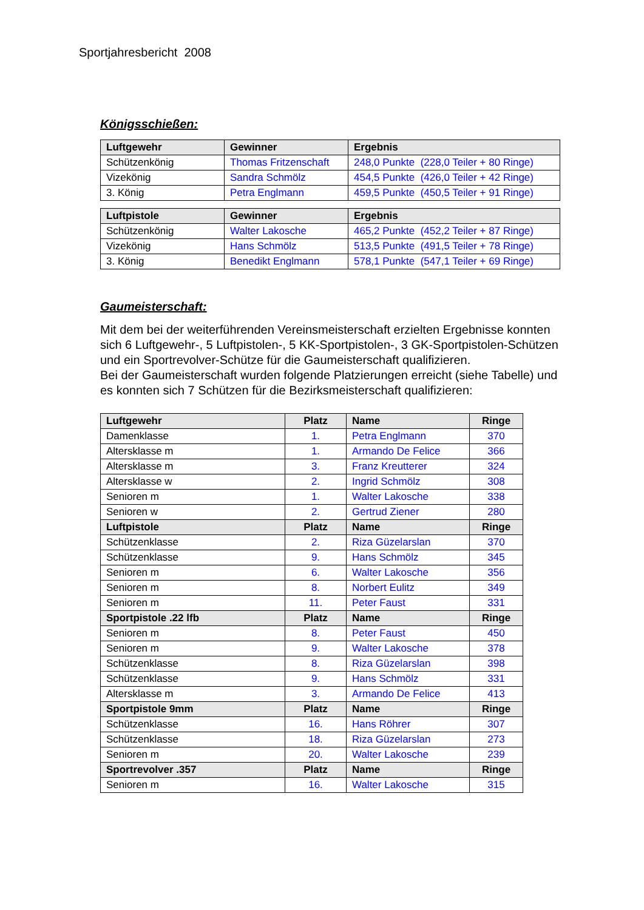Sportjahresbericht 2008
Königsschießen:
| Luftgewehr | Gewinner | Ergebnis |
| --- | --- | --- |
| Schützenkönig | Thomas Fritzenschaft | 248,0 Punkte (228,0 Teiler + 80 Ringe) |
| Vizekönig | Sandra Schmölz | 454,5 Punkte (426,0 Teiler + 42 Ringe) |
| 3. König | Petra Englmann | 459,5 Punkte (450,5 Teiler + 91 Ringe) |
| Luftpistole | Gewinner | Ergebnis |
| --- | --- | --- |
| Schützenkönig | Walter Lakosche | 465,2 Punkte (452,2 Teiler + 87 Ringe) |
| Vizekönig | Hans Schmölz | 513,5 Punkte (491,5 Teiler + 78 Ringe) |
| 3. König | Benedikt Englmann | 578,1 Punkte (547,1 Teiler + 69 Ringe) |
Gaumeisterschaft:
Mit dem bei der weiterführenden Vereinsmeisterschaft erzielten Ergebnisse konnten sich 6 Luftgewehr-, 5 Luftpistolen-, 5 KK-Sportpistolen-, 3 GK-Sportpistolen-Schützen und ein Sportrevolver-Schütze für die Gaumeisterschaft qualifizieren.
Bei der Gaumeisterschaft wurden folgende Platzierungen erreicht (siehe Tabelle) und es konnten sich 7 Schützen für die Bezirksmeisterschaft qualifizieren:
| Luftgewehr | Platz | Name | Ringe |
| --- | --- | --- | --- |
| Damenklasse | 1. | Petra Englmann | 370 |
| Altersklasse m | 1. | Armando De Felice | 366 |
| Altersklasse m | 3. | Franz Kreutterer | 324 |
| Altersklasse w | 2. | Ingrid Schmölz | 308 |
| Senioren m | 1. | Walter Lakosche | 338 |
| Senioren w | 2. | Gertrud Ziener | 280 |
| Luftpistole | Platz | Name | Ringe |
| Schützenklasse | 2. | Riza Güzelarslan | 370 |
| Schützenklasse | 9. | Hans Schmölz | 345 |
| Senioren m | 6. | Walter Lakosche | 356 |
| Senioren m | 8. | Norbert Eulitz | 349 |
| Senioren m | 11. | Peter Faust | 331 |
| Sportpistole .22 lfb | Platz | Name | Ringe |
| Senioren m | 8. | Peter Faust | 450 |
| Senioren m | 9. | Walter Lakosche | 378 |
| Schützenklasse | 8. | Riza Güzelarslan | 398 |
| Schützenklasse | 9. | Hans Schmölz | 331 |
| Altersklasse m | 3. | Armando De Felice | 413 |
| Sportpistole 9mm | Platz | Name | Ringe |
| Schützenklasse | 16. | Hans Röhrer | 307 |
| Schützenklasse | 18. | Riza Güzelarslan | 273 |
| Senioren m | 20. | Walter Lakosche | 239 |
| Sportrevolver .357 | Platz | Name | Ringe |
| Senioren m | 16. | Walter Lakosche | 315 |